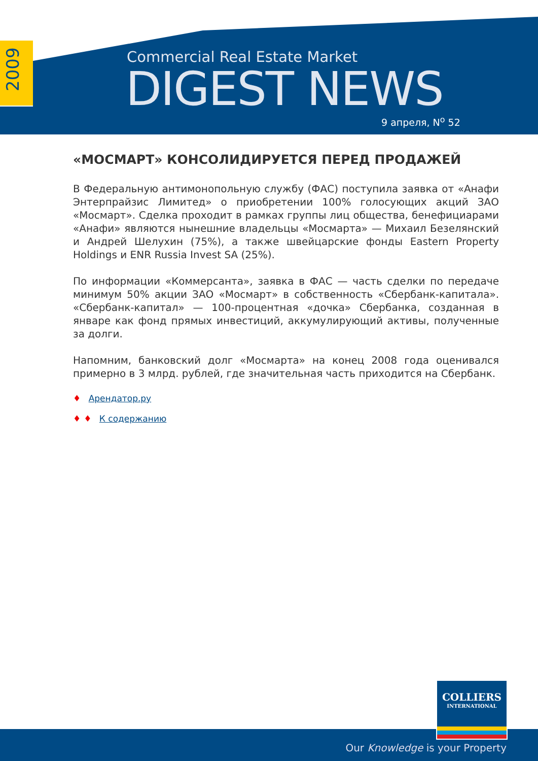2009
Commercial Real Estate Market
DIGEST NEWS
9 апреля, N<sup>o</sup> 52
«МОСМАРТ» КОНСОЛИДИРУЕТСЯ ПЕРЕД ПРОДАЖЕЙ
В Федеральную антимонопольную службу (ФАС) поступила заявка от «Анафи Энтерпрайзис Лимитед» о приобретении 100% голосующих акций ЗАО «Мосмарт». Сделка проходит в рамках группы лиц общества, бенефициарами «Анафи» являются нынешние владельцы «Мосмарта» — Михаил Безелянский и Андрей Шелухин (75%), а также швейцарские фонды Eastern Property Holdings и ENR Russia Invest SA (25%).
По информации «Коммерсанта», заявка в ФАС — часть сделки по передаче минимум 50% акции ЗАО «Мосмарт» в собственность «Сбербанк-капитала». «Сбербанк-капитал» — 100-процентная «дочка» Сбербанка, созданная в январе как фонд прямых инвестиций, аккумулирующий активы, полученные за долги.
Напомним, банковский долг «Мосмарта» на конец 2008 года оценивался примерно в 3 млрд. рублей, где значительная часть приходится на Сбербанк.
♦ Арендатор.ру
♦ ♦ К содержанию
COLLIERS
INTERNATIONAL
Our Knowledge is your Property